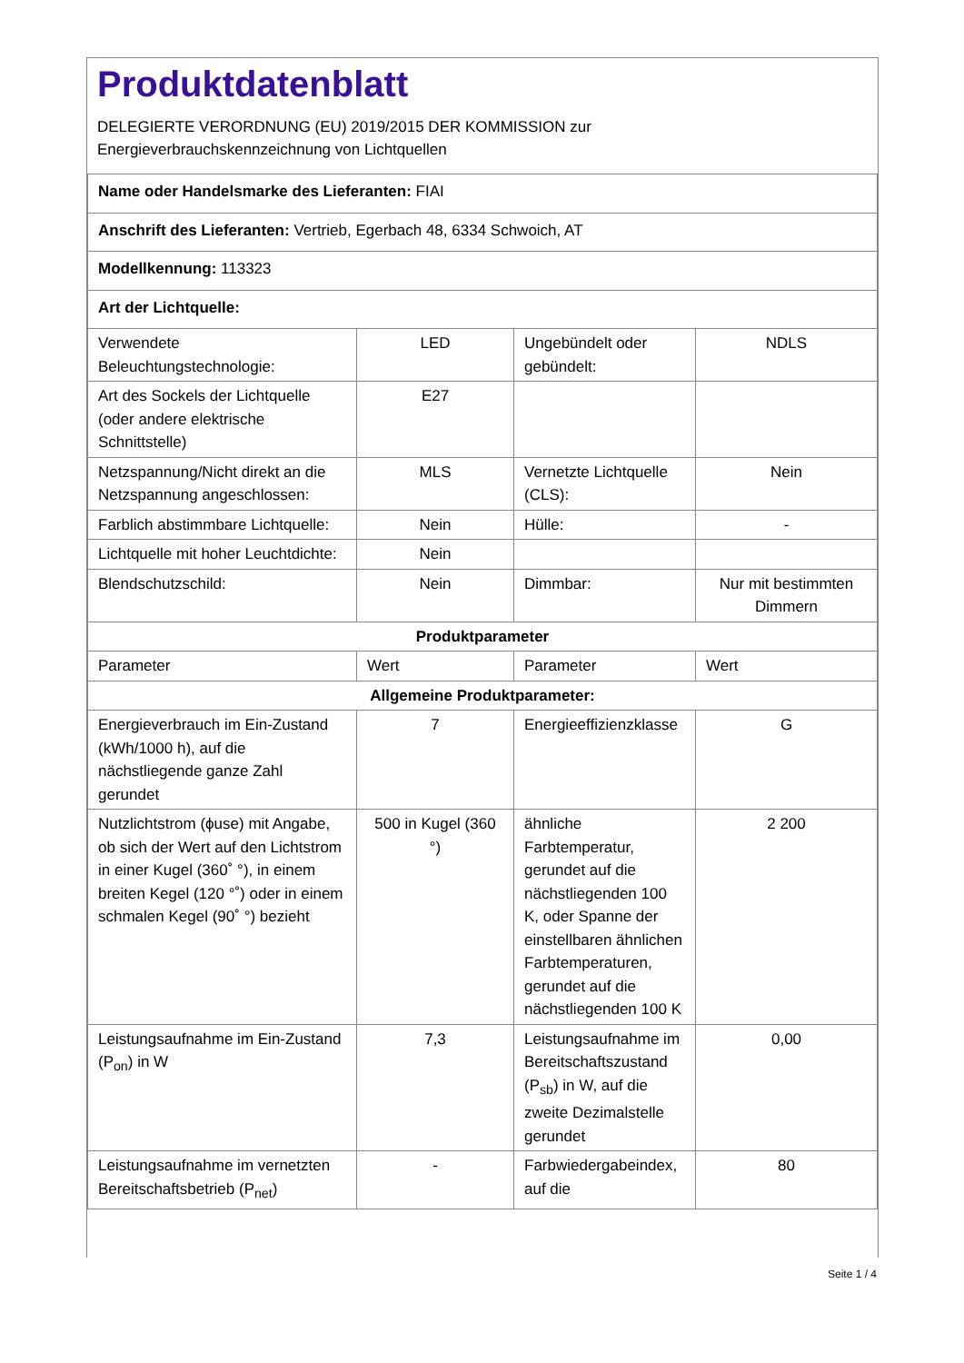Produktdatenblatt
DELEGIERTE VERORDNUNG (EU) 2019/2015 DER KOMMISSION zur
Energieverbrauchskennzeichnung von Lichtquellen
| Name oder Handelsmarke des Lieferanten: FIAI | | | |
| Anschrift des Lieferanten: Vertrieb, Egerbach 48, 6334 Schwoich, AT | | | |
| Modellkennung: 113323 | | | |
| Art der Lichtquelle: | | | |
| Verwendete Beleuchtungstechnologie: | LED | Ungebündelt oder gebündelt: | NDLS |
| Art des Sockels der Lichtquelle (oder andere elektrische Schnittstelle) | E27 | | |
| Netzspannung/Nicht direkt an die Netzspannung angeschlossen: | MLS | Vernetzte Lichtquelle (CLS): | Nein |
| Farblich abstimmbare Lichtquelle: | Nein | Hülle: | - |
| Lichtquelle mit hoher Leuchtdichte: | Nein | | |
| Blendschutzschild: | Nein | Dimmbar: | Nur mit bestimmten Dimmern |
| Produktparameter | | | |
| Parameter | Wert | Parameter | Wert |
| Allgemeine Produktparameter: | | | |
| Energieverbrauch im Ein-Zustand (kWh/1000 h), auf die nächstliegende ganze Zahl gerundet | 7 | Energieeffizienzklasse | G |
| Nutzlichtstrom (ϕuse) mit Angabe, ob sich der Wert auf den Lichtstrom in einer Kugel (360˚ °), in einem breiten Kegel (120 °˚) oder in einem schmalen Kegel (90˚ °) bezieht | 500 in Kugel (360 °) | ähnliche Farbtemperatur, gerundet auf die nächstliegenden 100 K, oder Spanne der einstellbaren ähnlichen Farbtemperaturen, gerundet auf die nächstliegenden 100 K | 2 200 |
| Leistungsaufnahme im Ein-Zustand (P<sub>on</sub>) in W | 7,3 | Leistungsaufnahme im Bereitschaftszustand (P<sub>sb</sub>) in W, auf die zweite Dezimalstelle gerundet | 0,00 |
| Leistungsaufnahme im vernetzten Bereitschaftsbetrieb (P<sub>net</sub>) | - | Farbwiedergabeindex, auf die | 80 |
Seite 1 / 4